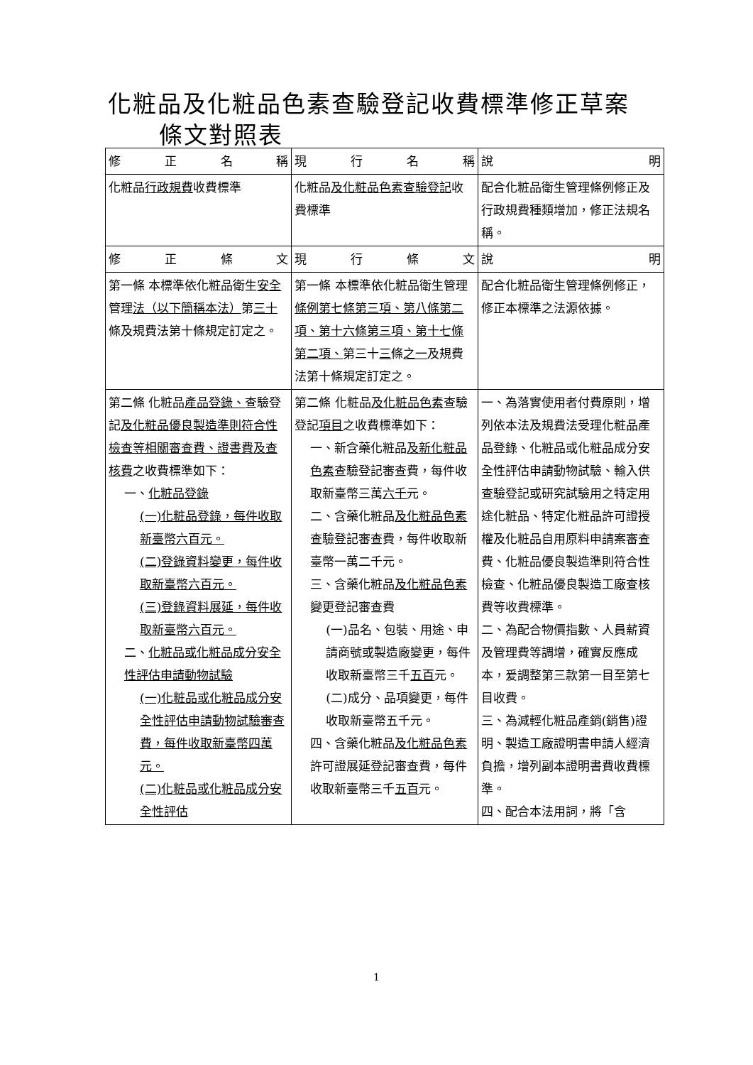化粧品及化粧品色素查驗登記收費標準修正草案
條文對照表
| 修正名稱 | 現行名稱 | 說明 |
| --- | --- | --- |
| 化粧品 行政規費 收費標準 | 化粧品 及化粧品色素查驗登記 收費標準 | 配合化粧品衛生管理條例修正及行政規費種類增加，修正法規名稱。 |
| 修正條文 | 現行條文 | 說明 |
| 第一條 本標準依化粧品衛生 安全 管理 法（以下簡稱本法） 第 三十 條及規費法第十條規定訂定之。 | 第一條 本標準依化粧品衛生管理 條例第七條第三項、第八條第二項、第十六條第三項、第十七條第二項、 第三十 三 條 之一 及規費法第十條規定訂定之。 | 配合化粧品衛生管理條例修正，修正本標準之法源依據。 |
| 第二條 化粧品 產品登錄、 查驗登記 及化粧品優良製造準則符合性檢查等相關審查費、證書費及查核費 之收費標準如下： 一、 化粧品登錄 (一)化粧品登錄，每件收取新臺幣六百元。 (二)登錄資料變更，每件收取新臺幣六百元。 (三)登錄資料展延，每件收取新臺幣六百元。 二、 化粧品或化粧品成分安全性評估申請動物試驗 (一)化粧品或化粧品成分安全性評估申請動物試驗審查費，每件收取新臺幣四萬元。 (二)化粧品或化粧品成分安全性評估 | 第二條 化粧品 及化粧品色素 查驗登記 項目 之收費標準如下： 一、新含藥化粧品 及新化粧品色素 查驗登記審查費，每件收取新臺幣三萬 六千 元。 二、含藥化粧品 及化粧品色素 查驗登記審查費，每件收取新臺幣一萬二千元。 三、含藥化粧品 及化粧品色素 變更登記審查費 (一)品名、包裝、用途、申請商號或製造廠變更，每件收取新臺幣三千 五百 元。 (二)成分、品項變更，每件收取新臺幣五千元。 四、含藥化粧品 及化粧品色素 許可證展延登記審查費，每件收取新臺幣三千 五百 元。 | 一、為落實使用者付費原則，增列依本法及規費法受理化粧品產品登錄、化粧品或化粧品成分安全性評估申請動物試驗、輸入供查驗登記或研究試驗用之特定用途化粧品、特定化粧品許可證授權及化粧品自用原料申請案審查費、化粧品優良製造準則符合性檢查、化粧品優良製造工廠查核費等收費標準。 二、為配合物價指數、人員薪資及管理費等調增，確實反應成本，爰調整第三款第一目至第七目收費。 三、為減輕化粧品產銷(銷售)證明、製造工廠證明書申請人經濟負擔，增列副本證明書費收費標準。 四、配合本法用詞，將「含 |
1